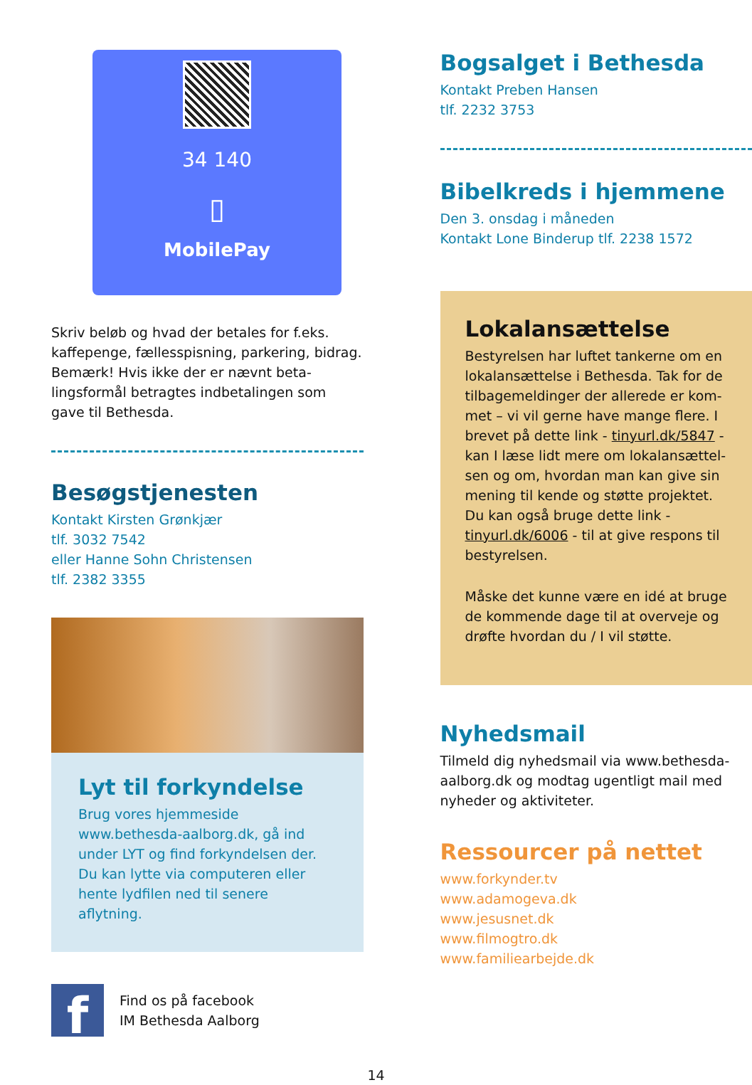34 140
▯
MobilePay
Skriv beløb og hvad der betales for f.eks. kaffepenge, fællesspisning, parkering, bidrag. Bemærk! Hvis ikke der er nævnt beta-lingsformål betragtes indbetalingen som gave til Bethesda.
Besøgstjenesten
Kontakt Kirsten Grønkjær
tlf. 3032 7542
eller Hanne Sohn Christensen
tlf. 2382 3355
Lyt til forkyndelse
Brug vores hjemmeside www.bethesda-aalborg.dk, gå ind under LYT og find forkyndelsen der. Du kan lytte via computeren eller hente lydfilen ned til senere aflytning.
f
Find os på facebook
IM Bethesda Aalborg
Bogsalget i Bethesda
Kontakt Preben Hansen
tlf. 2232 3753
Bibelkreds i hjemmene
Den 3. onsdag i måneden
Kontakt Lone Binderup tlf. 2238 1572
Lokalansættelse
Bestyrelsen har luftet tankerne om en lokalansættelse i Bethesda. Tak for de tilbagemeldinger der allerede er kom-met – vi vil gerne have mange flere. I brevet på dette link - tinyurl.dk/5847 - kan I læse lidt mere om lokalansættel-sen og om, hvordan man kan give sin mening til kende og støtte projektet. Du kan også bruge dette link - tinyurl.dk/6006 - til at give respons til bestyrelsen.
Måske det kunne være en idé at bruge de kommende dage til at overveje og drøfte hvordan du / I vil støtte.
Nyhedsmail
Tilmeld dig nyhedsmail via www.bethesda-aalborg.dk og modtag ugentligt mail med nyheder og aktiviteter.
Ressourcer på nettet
www.forkynder.tv
www.adamogeva.dk
www.jesusnet.dk
www.filmogtro.dk
www.familiearbejde.dk
14